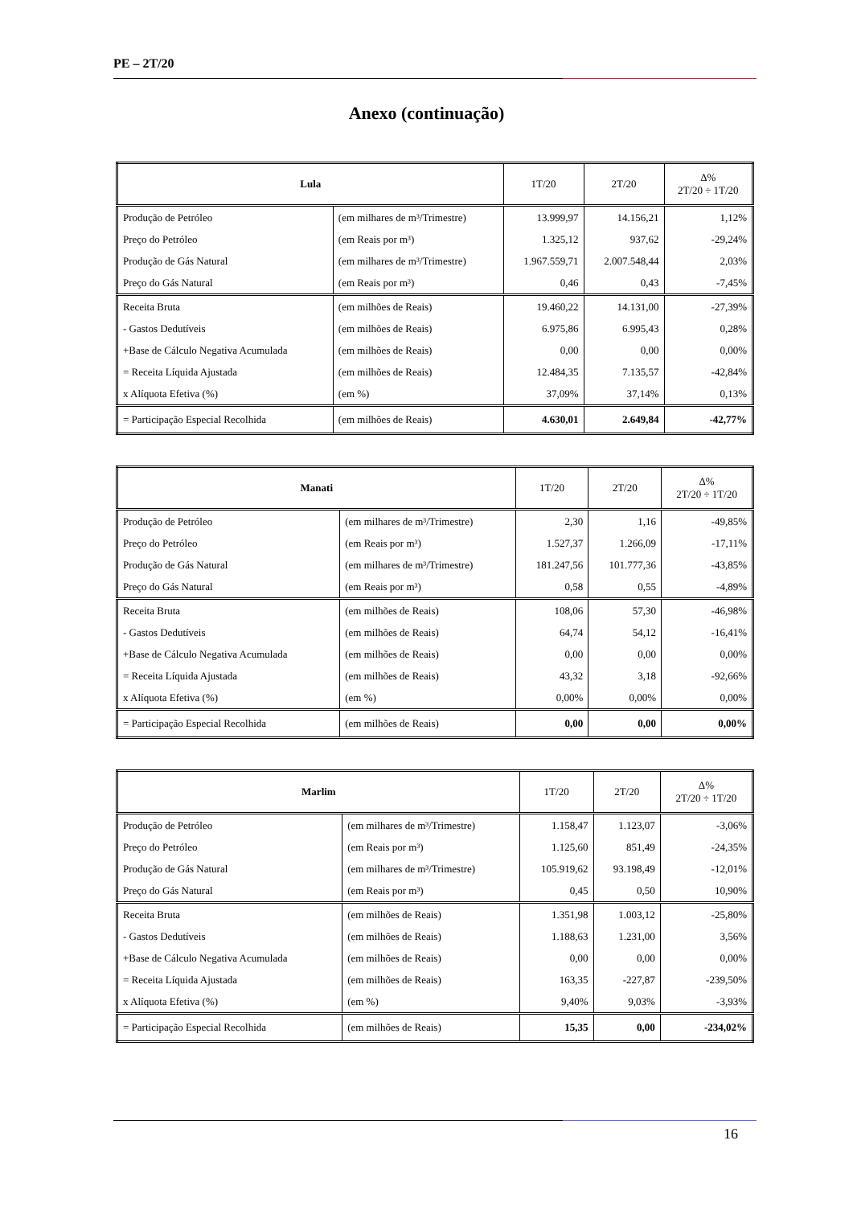PE – 2T/20
Anexo (continuação)
| Lula | | 1T/20 | 2T/20 | Δ% 2T/20 ÷ 1T/20 |
| --- | --- | --- | --- | --- |
| Produção de Petróleo | (em milhares de m³/Trimestre) | 13.999,97 | 14.156,21 | 1,12% |
| Preço do Petróleo | (em Reais por m³) | 1.325,12 | 937,62 | -29,24% |
| Produção de Gás Natural | (em milhares de m³/Trimestre) | 1.967.559,71 | 2.007.548,44 | 2,03% |
| Preço do Gás Natural | (em Reais por m³) | 0,46 | 0,43 | -7,45% |
| Receita Bruta | (em milhões de Reais) | 19.460,22 | 14.131,00 | -27,39% |
| - Gastos Dedutíveis | (em milhões de Reais) | 6.975,86 | 6.995,43 | 0,28% |
| +Base de Cálculo Negativa Acumulada | (em milhões de Reais) | 0,00 | 0,00 | 0,00% |
| = Receita Líquida Ajustada | (em milhões de Reais) | 12.484,35 | 7.135,57 | -42,84% |
| x Alíquota Efetiva (%) | (em %) | 37,09% | 37,14% | 0,13% |
| = Participação Especial Recolhida | (em milhões de Reais) | 4.630,01 | 2.649,84 | -42,77% |
| Manati | | 1T/20 | 2T/20 | Δ% 2T/20 ÷ 1T/20 |
| --- | --- | --- | --- | --- |
| Produção de Petróleo | (em milhares de m³/Trimestre) | 2,30 | 1,16 | -49,85% |
| Preço do Petróleo | (em Reais por m³) | 1.527,37 | 1.266,09 | -17,11% |
| Produção de Gás Natural | (em milhares de m³/Trimestre) | 181.247,56 | 101.777,36 | -43,85% |
| Preço do Gás Natural | (em Reais por m³) | 0,58 | 0,55 | -4,89% |
| Receita Bruta | (em milhões de Reais) | 108,06 | 57,30 | -46,98% |
| - Gastos Dedutíveis | (em milhões de Reais) | 64,74 | 54,12 | -16,41% |
| +Base de Cálculo Negativa Acumulada | (em milhões de Reais) | 0,00 | 0,00 | 0,00% |
| = Receita Líquida Ajustada | (em milhões de Reais) | 43,32 | 3,18 | -92,66% |
| x Alíquota Efetiva (%) | (em %) | 0,00% | 0,00% | 0,00% |
| = Participação Especial Recolhida | (em milhões de Reais) | 0,00 | 0,00 | 0,00% |
| Marlim | | 1T/20 | 2T/20 | Δ% 2T/20 ÷ 1T/20 |
| --- | --- | --- | --- | --- |
| Produção de Petróleo | (em milhares de m³/Trimestre) | 1.158,47 | 1.123,07 | -3,06% |
| Preço do Petróleo | (em Reais por m³) | 1.125,60 | 851,49 | -24,35% |
| Produção de Gás Natural | (em milhares de m³/Trimestre) | 105.919,62 | 93.198,49 | -12,01% |
| Preço do Gás Natural | (em Reais por m³) | 0,45 | 0,50 | 10,90% |
| Receita Bruta | (em milhões de Reais) | 1.351,98 | 1.003,12 | -25,80% |
| - Gastos Dedutíveis | (em milhões de Reais) | 1.188,63 | 1.231,00 | 3,56% |
| +Base de Cálculo Negativa Acumulada | (em milhões de Reais) | 0,00 | 0,00 | 0,00% |
| = Receita Líquida Ajustada | (em milhões de Reais) | 163,35 | -227,87 | -239,50% |
| x Alíquota Efetiva (%) | (em %) | 9,40% | 9,03% | -3,93% |
| = Participação Especial Recolhida | (em milhões de Reais) | 15,35 | 0,00 | -234,02% |
16